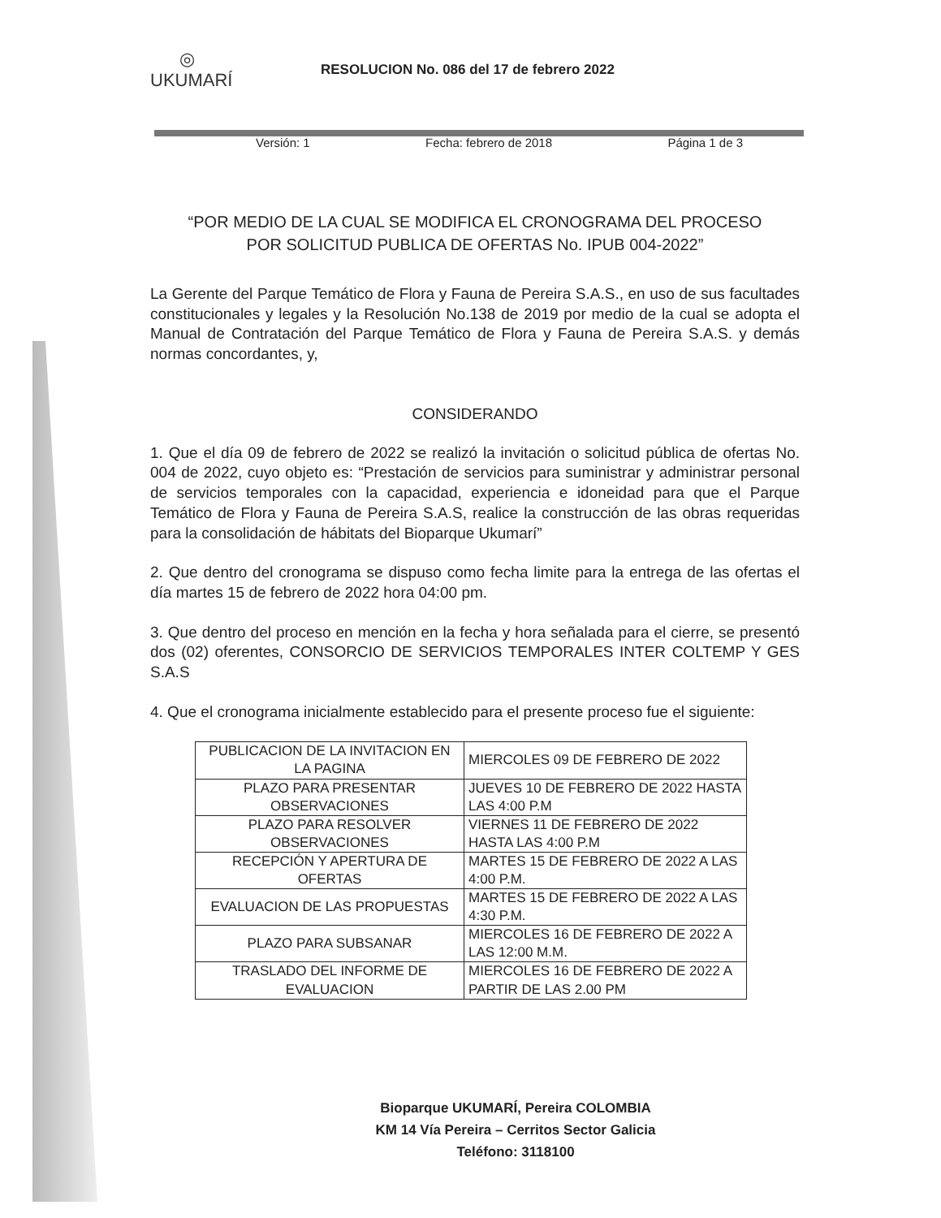◎
UKUMARÍ
RESOLUCION No. 086 del 17 de febrero 2022
Versión: 1 Fecha: febrero de 2018 Página 1 de 3
“POR MEDIO DE LA CUAL SE MODIFICA EL CRONOGRAMA DEL PROCESO
POR SOLICITUD PUBLICA DE OFERTAS No. IPUB 004-2022”
La Gerente del Parque Temático de Flora y Fauna de Pereira S.A.S., en uso de sus facultades constitucionales y legales y la Resolución No.138 de 2019 por medio de la cual se adopta el Manual de Contratación del Parque Temático de Flora y Fauna de Pereira S.A.S. y demás normas concordantes, y,
CONSIDERANDO
1. Que el día 09 de febrero de 2022 se realizó la invitación o solicitud pública de ofertas No. 004 de 2022, cuyo objeto es: “Prestación de servicios para suministrar y administrar personal de servicios temporales con la capacidad, experiencia e idoneidad para que el Parque Temático de Flora y Fauna de Pereira S.A.S, realice la construcción de las obras requeridas para la consolidación de hábitats del Bioparque Ukumarí”
2. Que dentro del cronograma se dispuso como fecha limite para la entrega de las ofertas el día martes 15 de febrero de 2022 hora 04:00 pm.
3. Que dentro del proceso en mención en la fecha y hora señalada para el cierre, se presentó dos (02) oferentes, CONSORCIO DE SERVICIOS TEMPORALES INTER COLTEMP Y GES S.A.S
4. Que el cronograma inicialmente establecido para el presente proceso fue el siguiente:
| PUBLICACION DE LA INVITACION EN LA PAGINA | MIERCOLES 09 DE FEBRERO DE 2022 |
| PLAZO PARA PRESENTAR OBSERVACIONES | JUEVES 10 DE FEBRERO DE 2022 HASTA LAS 4:00 P.M |
| PLAZO PARA RESOLVER OBSERVACIONES | VIERNES 11 DE FEBRERO DE 2022 HASTA LAS 4:00 P.M |
| RECEPCIÓN Y APERTURA DE OFERTAS | MARTES 15 DE FEBRERO DE 2022 A LAS 4:00 P.M. |
| EVALUACION DE LAS PROPUESTAS | MARTES 15 DE FEBRERO DE 2022 A LAS 4:30 P.M. |
| PLAZO PARA SUBSANAR | MIERCOLES 16 DE FEBRERO DE 2022 A LAS 12:00 M.M. |
| TRASLADO DEL INFORME DE EVALUACION | MIERCOLES 16 DE FEBRERO DE 2022 A PARTIR DE LAS 2.00 PM |
Bioparque UKUMARÍ, Pereira COLOMBIA
KM 14 Vía Pereira – Cerritos Sector Galicia
Teléfono: 3118100